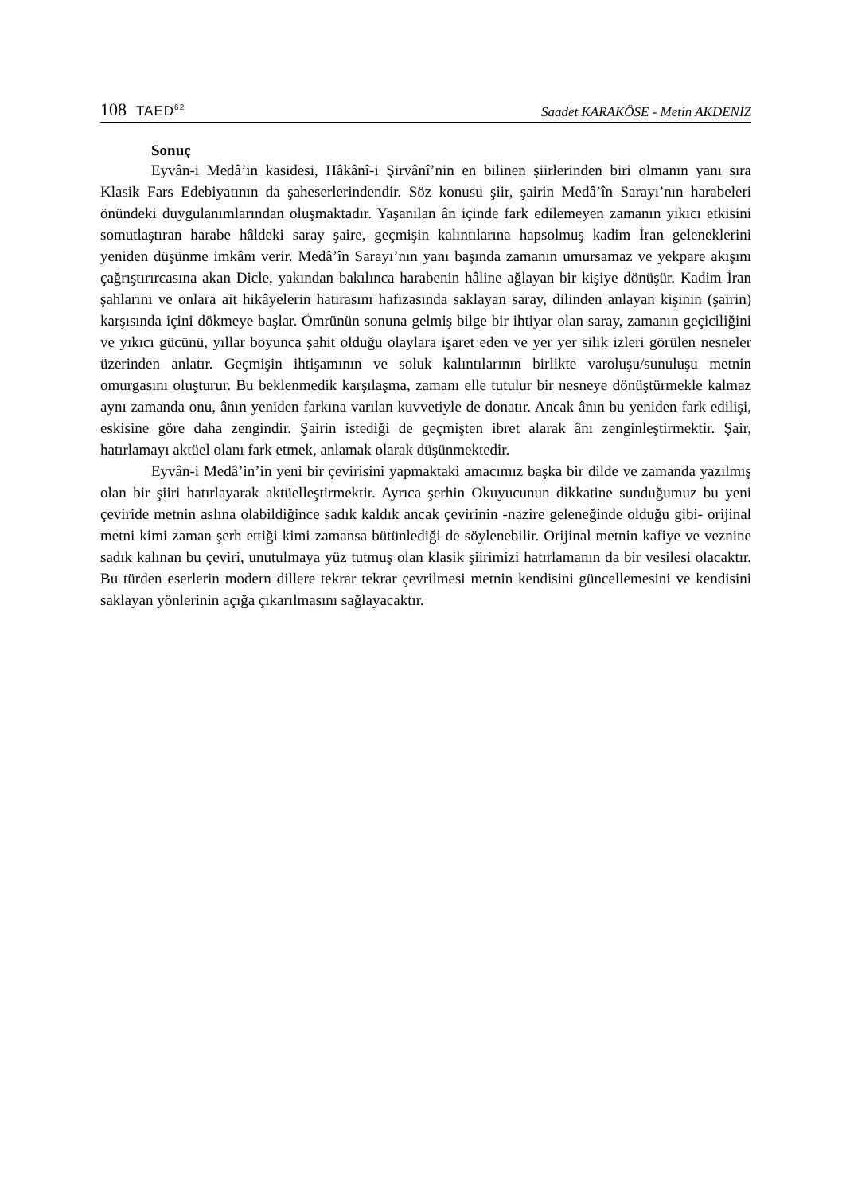108 TAED<sup>62</sup>
Saadet KARAKÖSE - Metin AKDENİZ
Sonuç
Eyvân-i Medâ’in kasidesi, Hâkânî-i Şirvânî’nin en bilinen şiirlerinden biri olmanın yanı sıra Klasik Fars Edebiyatının da şaheserlerindendir. Söz konusu şiir, şairin Medâ’în Sarayı’nın harabeleri önündeki duygulanımlarından oluşmaktadır. Yaşanılan ân içinde fark edilemeyen zamanın yıkıcı etkisini somutlaştıran harabe hâldeki saray şaire, geçmişin kalıntılarına hapsolmuş kadim İran geleneklerini yeniden düşünme imkânı verir. Medâ’în Sarayı’nın yanı başında zamanın umursamaz ve yekpare akışını çağrıştırırcasına akan Dicle, yakından bakılınca harabenin hâline ağlayan bir kişiye dönüşür. Kadim İran şahlarını ve onlara ait hikâyelerin hatırasını hafızasında saklayan saray, dilinden anlayan kişinin (şairin) karşısında içini dökmeye başlar. Ömrünün sonuna gelmiş bilge bir ihtiyar olan saray, zamanın geçiciliğini ve yıkıcı gücünü, yıllar boyunca şahit olduğu olaylara işaret eden ve yer yer silik izleri görülen nesneler üzerinden anlatır. Geçmişin ihtişamının ve soluk kalıntılarının birlikte varoluşu/sunuluşu metnin omurgasını oluşturur. Bu beklenmedik karşılaşma, zamanı elle tutulur bir nesneye dönüştürmekle kalmaz aynı zamanda onu, ânın yeniden farkına varılan kuvvetiyle de donatır. Ancak ânın bu yeniden fark edilişi, eskisine göre daha zengindir. Şairin istediği de geçmişten ibret alarak ânı zenginleştirmektir. Şair, hatırlamayı aktüel olanı fark etmek, anlamak olarak düşünmektedir.
Eyvân-i Medâ’in’in yeni bir çevirisini yapmaktaki amacımız başka bir dilde ve zamanda yazılmış olan bir şiiri hatırlayarak aktüelleştirmektir. Ayrıca şerhin Okuyucunun dikkatine sunduğumuz bu yeni çeviride metnin aslına olabildiğince sadık kaldık ancak çevirinin -nazire geleneğinde olduğu gibi- orijinal metni kimi zaman şerh ettiği kimi zamansa bütünlediği de söylenebilir. Orijinal metnin kafiye ve veznine sadık kalınan bu çeviri, unutulmaya yüz tutmuş olan klasik şiirimizi hatırlamanın da bir vesilesi olacaktır. Bu türden eserlerin modern dillere tekrar tekrar çevrilmesi metnin kendisini güncellemesini ve kendisini saklayan yönlerinin açığa çıkarılmasını sağlayacaktır.